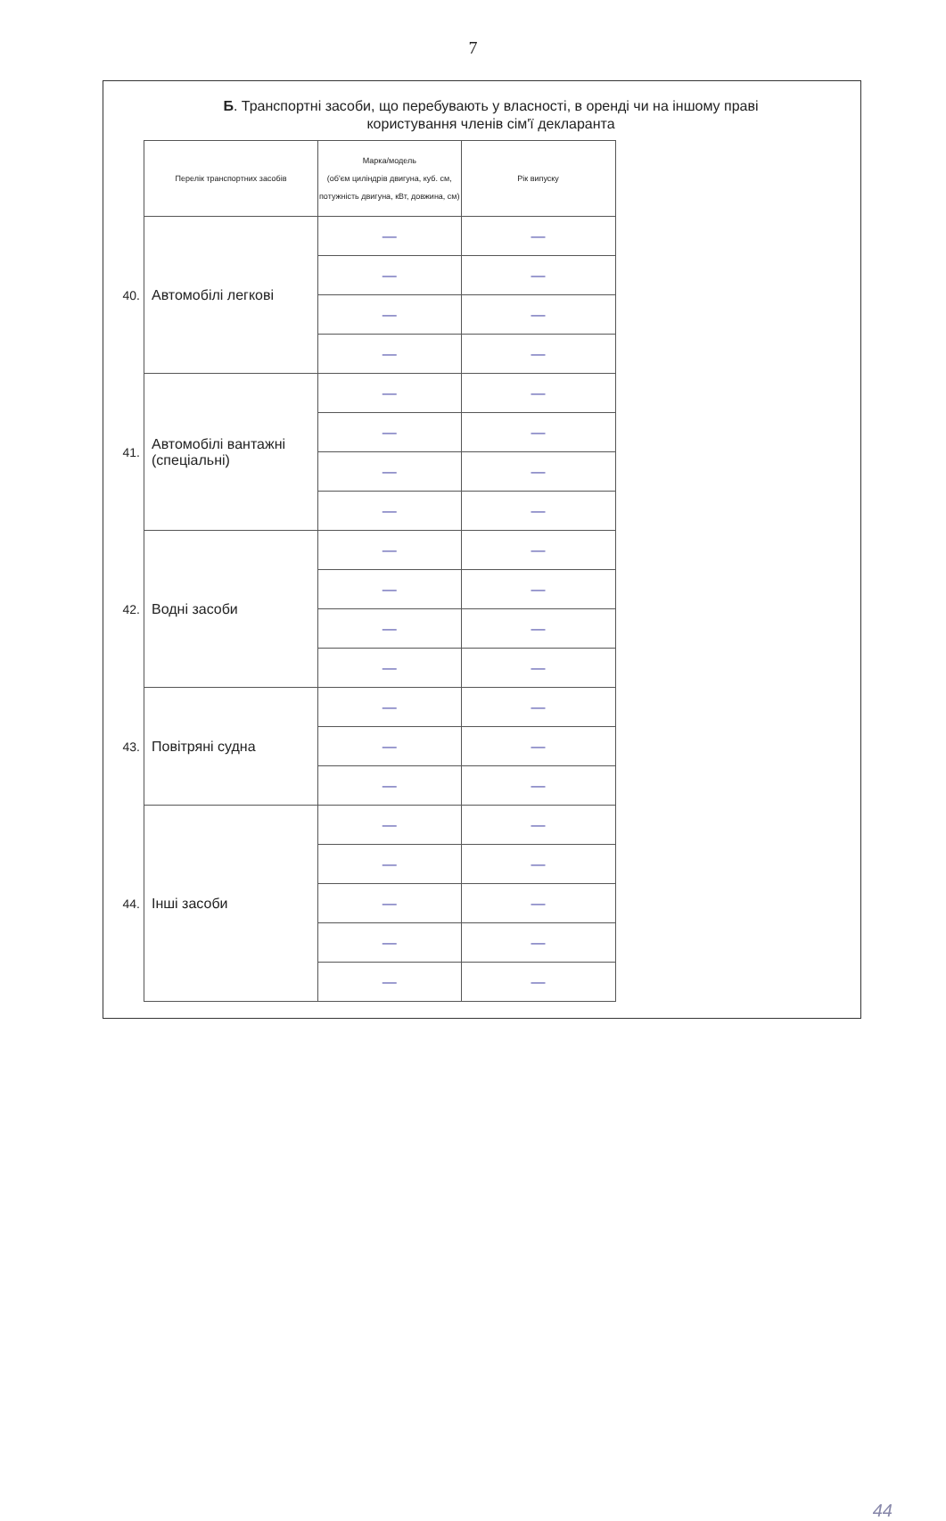7
Б. Транспортні засоби, що перебувають у власності, в оренді чи на іншому праві
користування членів сім'ї декларанта
| | Перелік транспортних засобів | Марка/модель (об'єм циліндрів двигуна, куб. см, потужність двигуна, кВт, довжина, см) | Рік випуску |
| 40. | Автомобілі легкові | — | — |
| | | — | — |
| | | — | — |
| | | — | — |
| 41. | Автомобілі вантажні (спеціальні) | — | — |
| | | — | — |
| | | — | — |
| | | — | — |
| 42. | Водні засоби | — | — |
| | | — | — |
| | | — | — |
| | | — | — |
| 43. | Повітряні судна | — | — |
| | | — | — |
| | | — | — |
| 44. | Інші засоби | — | — |
| | | — | — |
| | | — | — |
| | | — | — |
| | | — | — |
44